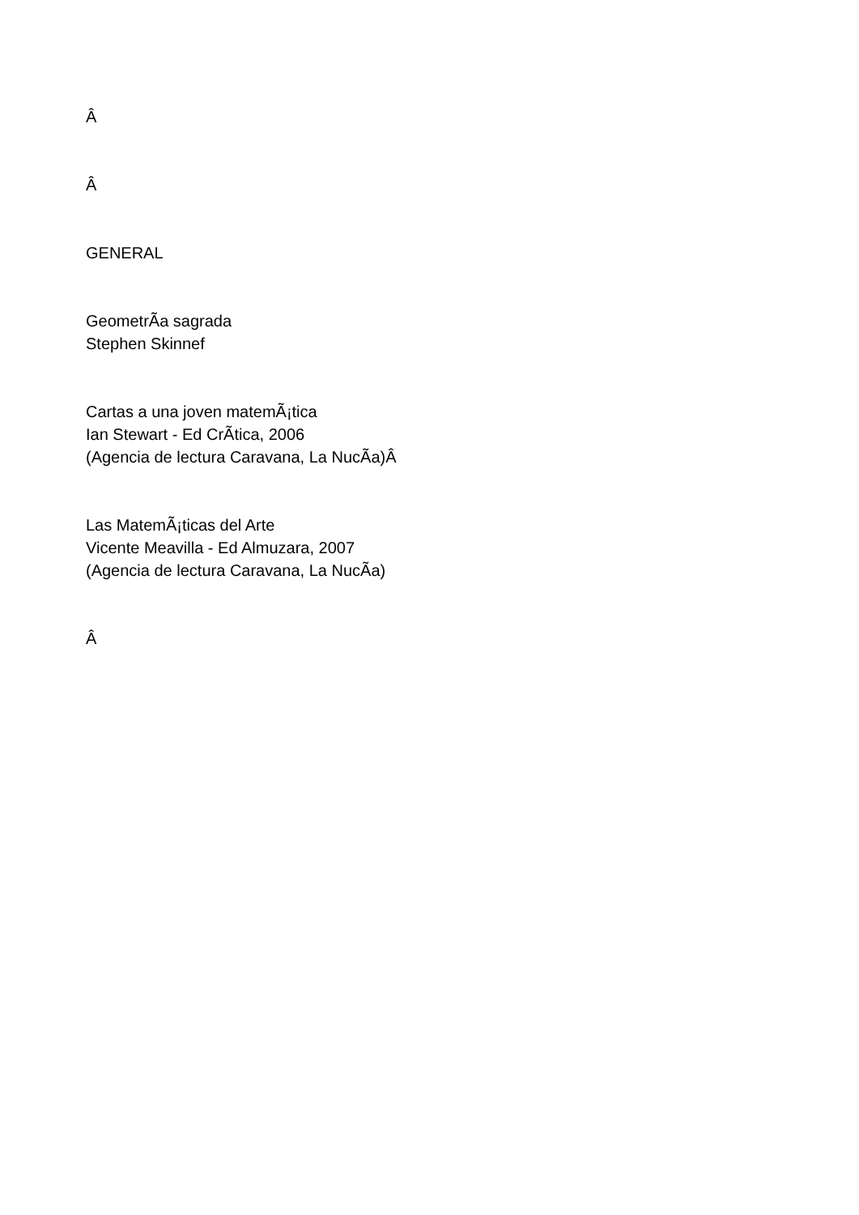Â
Â
GENERAL
GeometrÃ­a sagrada
Stephen Skinnef
Cartas a una joven matemÃ¡tica
Ian Stewart - Ed CrÃ­tica, 2006
(Agencia de lectura Caravana, La NucÃ­a)Â
Las MatemÃ¡ticas del Arte
Vicente Meavilla - Ed Almuzara, 2007
(Agencia de lectura Caravana, La NucÃ­a)
Â